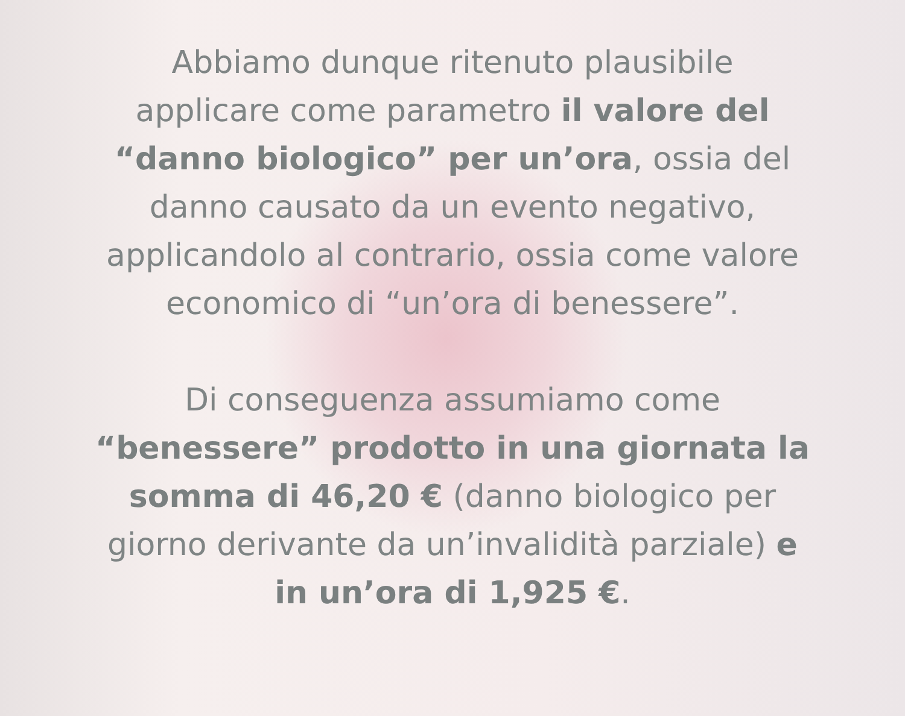Abbiamo dunque ritenuto plausibile
applicare come parametro il valore del
“danno biologico” per un’ora, ossia del
danno causato da un evento negativo,
applicandolo al contrario, ossia come valore
economico di “un’ora di benessere”.
Di conseguenza assumiamo come
“benessere” prodotto in una giornata la
somma di 46,20 € (danno biologico per
giorno derivante da un’invalidità parziale) e
in un’ora di 1,925 €.